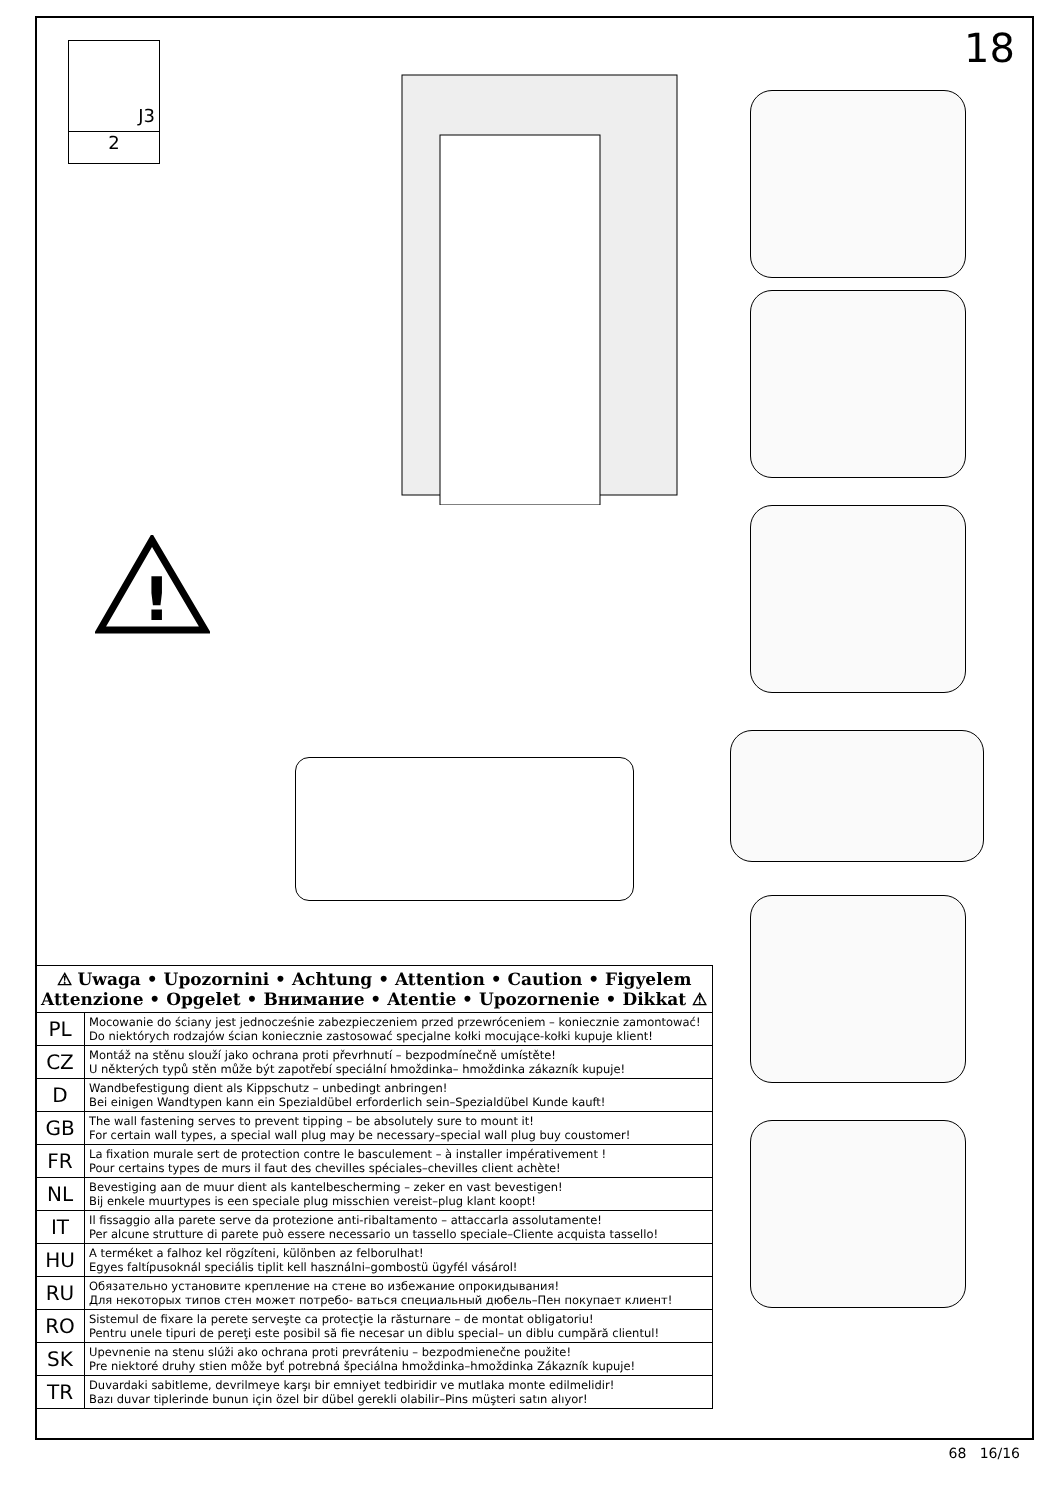18
J3
2
!
| ⚠ Uwaga • Upozornini • Achtung • Attention • Caution • Figyelem Attenzione • Opgelet • Внимание • Atentie • Upozornenie • Dikkat ⚠ | |
| --- | --- |
| PL | Mocowanie do ściany jest jednocześnie zabezpieczeniem przed przewróceniem – koniecznie zamontować! Do niektórych rodzajów ścian koniecznie zastosować specjalne kołki mocujące-kołki kupuje klient! |
| CZ | Montáž na stěnu slouží jako ochrana proti převrhnutí – bezpodmínečně umístěte! U některých typů stěn může být zapotřebí speciální hmoždinka– hmoždinka zákazník kupuje! |
| D | Wandbefestigung dient als Kippschutz – unbedingt anbringen! Bei einigen Wandtypen kann ein Spezialdübel erforderlich sein–Spezialdübel Kunde kauft! |
| GB | The wall fastening serves to prevent tipping – be absolutely sure to mount it! For certain wall types, a special wall plug may be necessary–special wall plug buy coustomer! |
| FR | La fixation murale sert de protection contre le basculement – à installer impérativement ! Pour certains types de murs il faut des chevilles spéciales–chevilles client achète! |
| NL | Bevestiging aan de muur dient als kantelbescherming – zeker en vast bevestigen! Bij enkele muurtypes is een speciale plug misschien vereist–plug klant koopt! |
| IT | Il fissaggio alla parete serve da protezione anti-ribaltamento – attaccarla assolutamente! Per alcune strutture di parete può essere necessario un tassello speciale–Cliente acquista tassello! |
| HU | A terméket a falhoz kel rögzíteni, különben az felborulhat! Egyes faltípusoknál speciális tiplit kell használni–gombostü ügyfél vásárol! |
| RU | Обязательно установите крепление на стене во избежание опрокидывания! Для некоторых типов стен может потребо- ваться специальный дюбель–Пен покупает клиент! |
| RO | Sistemul de fixare la perete serveşte ca protecţie la răsturnare – de montat obligatoriu! Pentru unele tipuri de pereţi este posibil să fie necesar un diblu special– un diblu cumpără clientul! |
| SK | Upevnenie na stenu slúži ako ochrana proti prevráteniu – bezpodmienečne použite! Pre niektoré druhy stien môže byť potrebná špeciálna hmoždinka–hmoždinka Zákazník kupuje! |
| TR | Duvardaki sabitleme, devrilmeye karşı bir emniyet tedbiridir ve mutlaka monte edilmelidir! Bazı duvar tiplerinde bunun için özel bir dübel gerekli olabilir–Pins müşteri satın alıyor! |
68 16/16